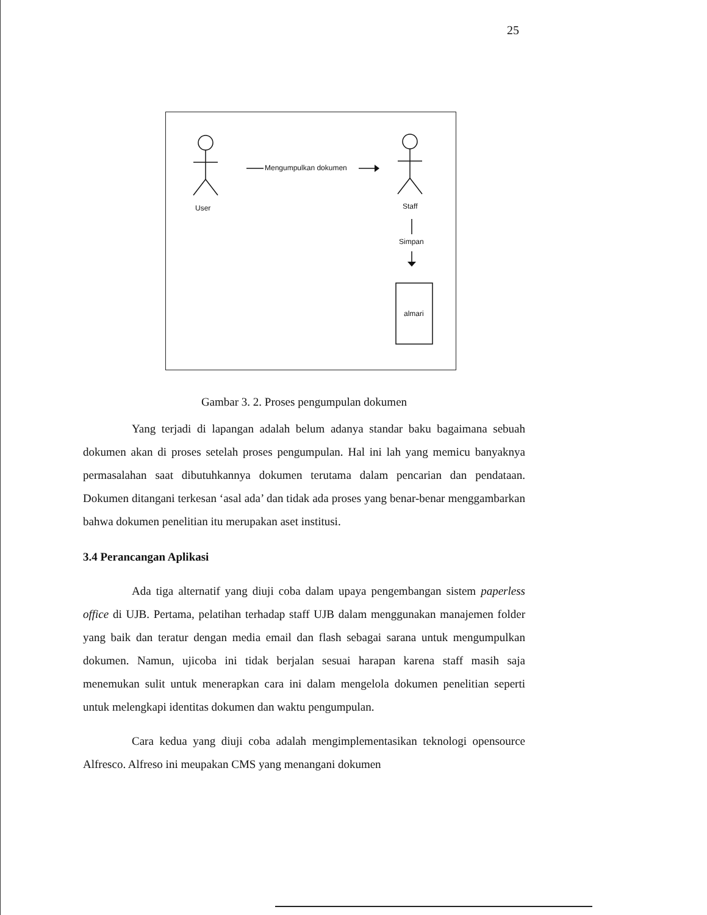25
Mengumpulkan dokumen
User Staff
Simpan
almari
Gambar 3. 2. Proses pengumpulan dokumen
Yang terjadi di lapangan adalah belum adanya standar baku bagaimana sebuah dokumen akan di proses setelah proses pengumpulan. Hal ini lah yang memicu banyaknya permasalahan saat dibutuhkannya dokumen terutama dalam pencarian dan pendataan. Dokumen ditangani terkesan ‘asal ada’ dan tidak ada proses yang benar-benar menggambarkan bahwa dokumen penelitian itu merupakan aset institusi.
3.4 Perancangan Aplikasi
Ada tiga alternatif yang diuji coba dalam upaya pengembangan sistem paperless office di UJB. Pertama, pelatihan terhadap staff UJB dalam menggunakan manajemen folder yang baik dan teratur dengan media email dan flash sebagai sarana untuk mengumpulkan dokumen. Namun, ujicoba ini tidak berjalan sesuai harapan karena staff masih saja menemukan sulit untuk menerapkan cara ini dalam mengelola dokumen penelitian seperti untuk melengkapi identitas dokumen dan waktu pengumpulan.
Cara kedua yang diuji coba adalah mengimplementasikan teknologi opensource Alfresco. Alfreso ini meupakan CMS yang menangani dokumen